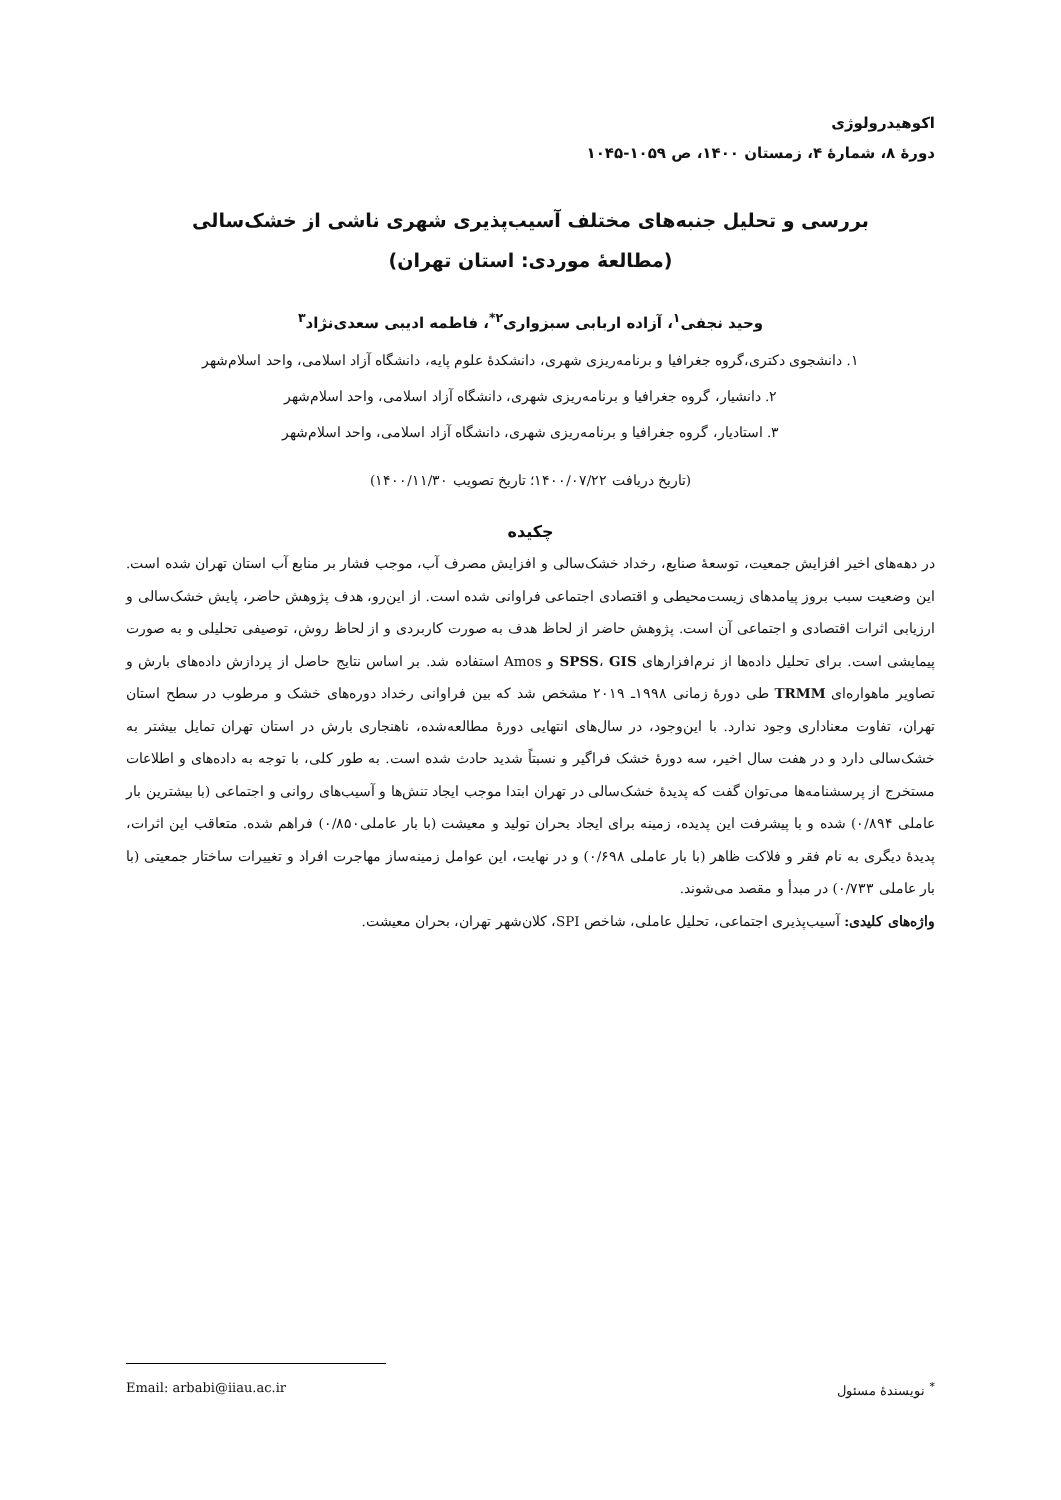اکوهیدرولوژی
دورۀ ۸، شمارۀ ۴، زمستان ۱۴۰۰، ص ۱۰۵۹-۱۰۴۵
بررسی و تحلیل جنبه‌های مختلف آسیب‌پذیری شهری ناشی از خشک‌سالی
(مطالعۀ موردی: استان تهران)
وحید نجفی<sup>۱</sup>، آزاده اربابی سبزواری<sup>۲*</sup>، فاطمه ادیبی سعدی‌نژاد<sup>۳</sup>
۱. دانشجوی دکتری،گروه جغرافیا و برنامه‌ریزی شهری، دانشکدۀ علوم پایه، دانشگاه آزاد اسلامی، واحد اسلام‌شهر
۲. دانشیار، گروه جغرافیا و برنامه‌ریزی شهری، دانشگاه آزاد اسلامی، واحد اسلام‌شهر
۳. استادیار، گروه جغرافیا و برنامه‌ریزی شهری، دانشگاه آزاد اسلامی، واحد اسلام‌شهر
(تاریخ دریافت ۱۴۰۰/۰۷/۲۲؛ تاریخ تصویب ۱۴۰۰/۱۱/۳۰)
چکیده
در دهه‌های اخیر افزایش جمعیت، توسعۀ صنایع، رخداد خشک‌سالی و افزایش مصرف آب، موجب فشار بر منابع آب استان تهران شده است. این وضعیت سبب بروز پیامدهای زیست‌محیطی و اقتصادی اجتماعی فراوانی شده است. از این‌رو، هدف پژوهش حاضر، پایش خشک‌سالی و ارزیابی اثرات اقتصادی و اجتماعی آن است. پژوهش حاضر از لحاظ هدف به صورت کاربردی و از لحاظ روش، توصیفی تحلیلی و به صورت پیمایشی است. برای تحلیل داده‌ها از نرم‌افزارهای SPSS، GIS و Amos استفاده شد. بر اساس نتایج حاصل از پردازش داده‌های بارش و تصاویر ماهواره‌ای TRMM طی دورۀ زمانی ۱۹۹۸ـ ۲۰۱۹ مشخص شد که بین فراوانی رخداد دوره‌های خشک و مرطوب در سطح استان تهران، تفاوت معناداری وجود ندارد. با این‌وجود، در سال‌های انتهایی دورۀ مطالعه‌شده، ناهنجاری بارش در استان تهران تمایل بیشتر به خشک‌سالی دارد و در هفت سال اخیر، سه دورۀ خشک فراگیر و نسبتاً شدید حادث شده است. به طور کلی، با توجه به داده‌های و اطلاعات مستخرج از پرسشنامه‌ها می‌توان گفت که پدیدۀ خشک‌سالی در تهران ابتدا موجب ایجاد تنش‌ها و آسیب‌های روانی و اجتماعی (با بیشترین بار عاملی ۰/۸۹۴) شده و با پیشرفت این پدیده، زمینه برای ایجاد بحران تولید و معیشت (با بار عاملی۰/۸۵۰) فراهم شده. متعاقب این اثرات، پدیدۀ دیگری به نام فقر و فلاکت ظاهر (با بار عاملی ۰/۶۹۸) و در نهایت، این عوامل زمینه‌ساز مهاجرت افراد و تغییرات ساختار جمعیتی (با بار عاملی ۰/۷۳۳) در مبدأ و مقصد می‌شوند.
واژه‌های کلیدی: آسیب‌پذیری اجتماعی، تحلیل عاملی، شاخص SPI، کلان‌شهر تهران، بحران معیشت.
<sup>*</sup> نویسندۀ مسئول Email: arbabi@iiau.ac.ir